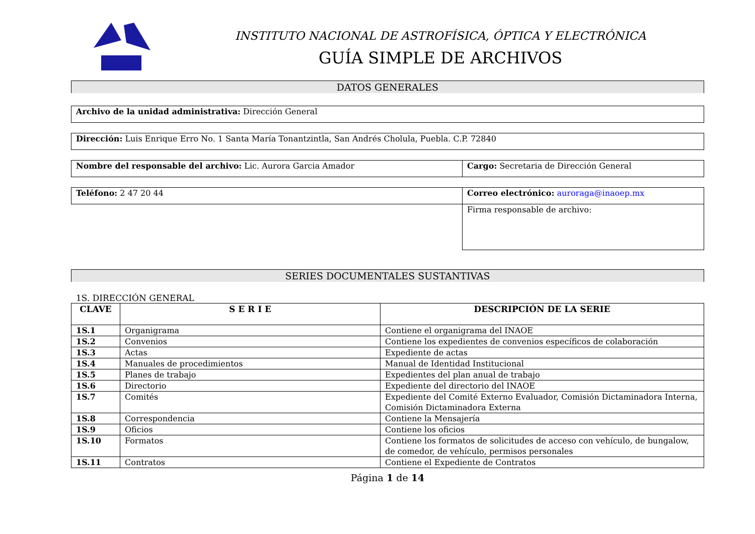INSTITUTO NACIONAL DE ASTROFÍSICA, ÓPTICA Y ELECTRÓNICA
GUÍA SIMPLE DE ARCHIVOS
DATOS GENERALES
| Archivo de la unidad administrativa: Dirección General |
| Dirección: Luis Enrique Erro No. 1 Santa María Tonantzintla, San Andrés Cholula, Puebla. C.P. 72840 |
| Nombre del responsable del archivo: Lic. Aurora Garcia Amador | Cargo: Secretaria de Dirección General |
| Teléfono: 2 47 20 44 | Correo electrónico: auroraga@inaoep.mx |
| | Firma responsable de archivo: |
SERIES DOCUMENTALES SUSTANTIVAS
1S. DIRECCIÓN GENERAL
| CLAVE | S E R I E | DESCRIPCIÓN DE LA SERIE |
| --- | --- | --- |
| 1S.1 | Organigrama | Contiene el organigrama del INAOE |
| 1S.2 | Convenios | Contiene los expedientes de convenios específicos de colaboración |
| 1S.3 | Actas | Expediente de actas |
| 1S.4 | Manuales de procedimientos | Manual de Identidad Institucional |
| 1S.5 | Planes de trabajo | Expedientes del plan anual de trabajo |
| 1S.6 | Directorio | Expediente del directorio del INAOE |
| 1S.7 | Comités | Expediente del Comité Externo Evaluador, Comisión Dictaminadora Interna, Comisión Dictaminadora Externa |
| 1S.8 | Correspondencia | Contiene la Mensajería |
| 1S.9 | Oficios | Contiene los oficios |
| 1S.10 | Formatos | Contiene los formatos de solicitudes de acceso con vehículo, de bungalow, de comedor, de vehículo, permisos personales |
| 1S.11 | Contratos | Contiene el Expediente de Contratos |
Página 1 de 14